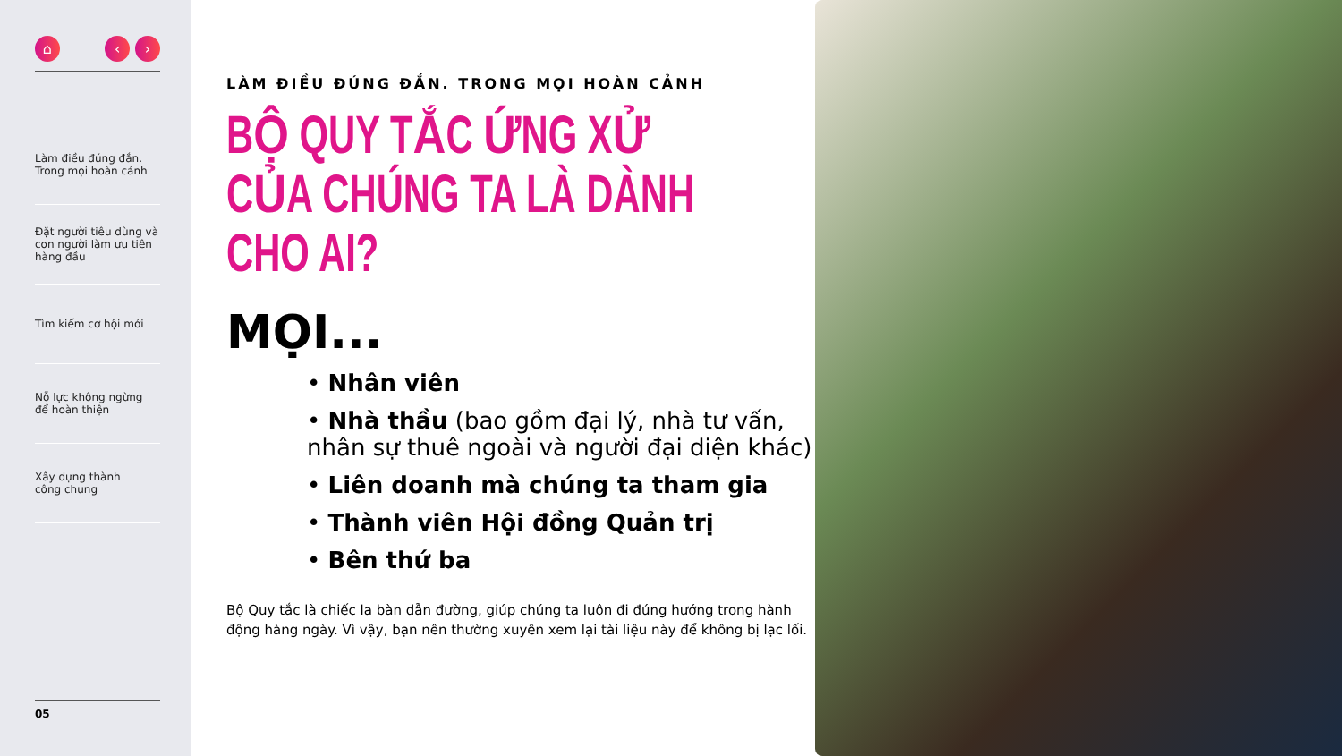⌂ ‹ ›
Làm điều đúng đắn.
Trong mọi hoàn cảnh
Đặt người tiêu dùng và con người làm ưu tiên hàng đầu
Tìm kiếm cơ hội mới
Nỗ lực không ngừng
để hoàn thiện
Xây dựng thành
công chung
05
LÀM ĐIỀU ĐÚNG ĐẮN. TRONG MỌI HOÀN CẢNH
BỘ QUY TẮC ỨNG XỬ
CỦA CHÚNG TA LÀ DÀNH
CHO AI?
MỌI...
• Nhân viên
• Nhà thầu (bao gồm đại lý, nhà tư vấn, nhân sự thuê ngoài và người đại diện khác)
• Liên doanh mà chúng ta tham gia
• Thành viên Hội đồng Quản trị
• Bên thứ ba
Bộ Quy tắc là chiếc la bàn dẫn đường, giúp chúng ta luôn đi đúng hướng trong hành động hàng ngày. Vì vậy, bạn nên thường xuyên xem lại tài liệu này để không bị lạc lối.